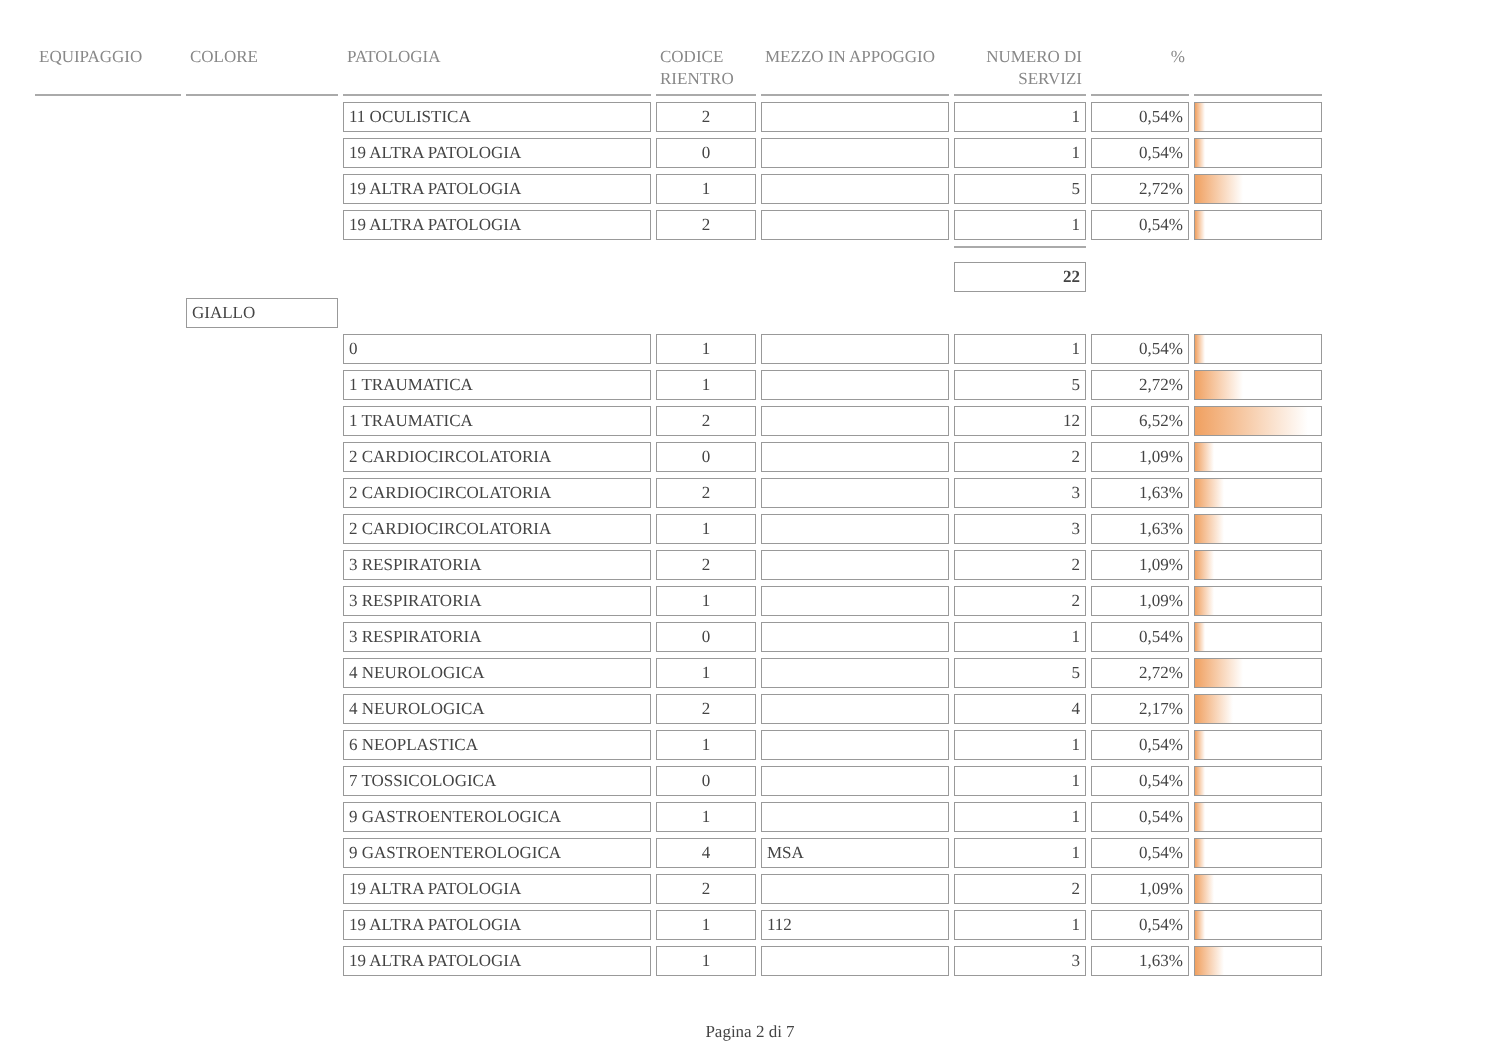| EQUIPAGGIO | COLORE | PATOLOGIA | CODICE RIENTRO | MEZZO IN APPOGGIO | NUMERO DI SERVIZI | % | |
| --- | --- | --- | --- | --- | --- | --- | --- |
| | | 11 OCULISTICA | 2 | | 1 | 0,54% | |
| | | 19 ALTRA PATOLOGIA | 0 | | 1 | 0,54% | |
| | | 19 ALTRA PATOLOGIA | 1 | | 5 | 2,72% | |
| | | 19 ALTRA PATOLOGIA | 2 | | 1 | 0,54% | |
| | | | | | 22 | | |
| | GIALLO | | | | | | |
| | | 0 | 1 | | 1 | 0,54% | |
| | | 1 TRAUMATICA | 1 | | 5 | 2,72% | |
| | | 1 TRAUMATICA | 2 | | 12 | 6,52% | |
| | | 2 CARDIOCIRCOLATORIA | 0 | | 2 | 1,09% | |
| | | 2 CARDIOCIRCOLATORIA | 2 | | 3 | 1,63% | |
| | | 2 CARDIOCIRCOLATORIA | 1 | | 3 | 1,63% | |
| | | 3 RESPIRATORIA | 2 | | 2 | 1,09% | |
| | | 3 RESPIRATORIA | 1 | | 2 | 1,09% | |
| | | 3 RESPIRATORIA | 0 | | 1 | 0,54% | |
| | | 4 NEUROLOGICA | 1 | | 5 | 2,72% | |
| | | 4 NEUROLOGICA | 2 | | 4 | 2,17% | |
| | | 6 NEOPLASTICA | 1 | | 1 | 0,54% | |
| | | 7 TOSSICOLOGICA | 0 | | 1 | 0,54% | |
| | | 9 GASTROENTEROLOGICA | 1 | | 1 | 0,54% | |
| | | 9 GASTROENTEROLOGICA | 4 | MSA | 1 | 0,54% | |
| | | 19 ALTRA PATOLOGIA | 2 | | 2 | 1,09% | |
| | | 19 ALTRA PATOLOGIA | 1 | 112 | 1 | 0,54% | |
| | | 19 ALTRA PATOLOGIA | 1 | | 3 | 1,63% | |
Pagina 2 di 7